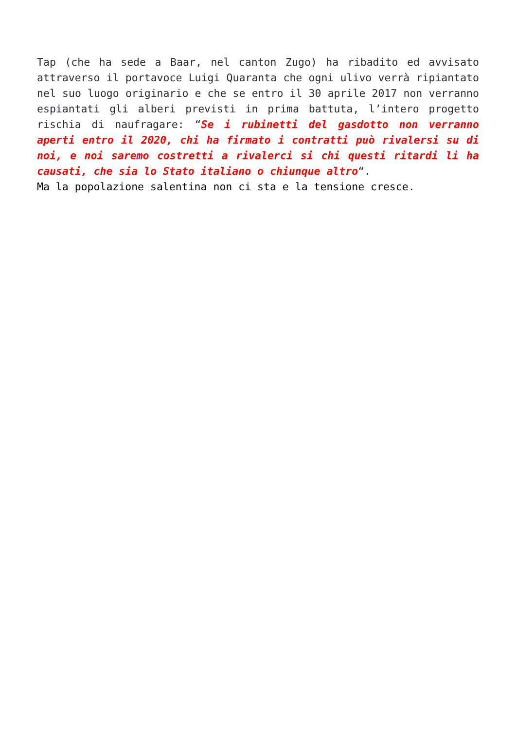Tap (che ha sede a Baar, nel canton Zugo) ha ribadito ed avvisato attraverso il portavoce Luigi Quaranta che ogni ulivo verrà ripiantato nel suo luogo originario e che se entro il 30 aprile 2017 non verranno espiantati gli alberi previsti in prima battuta, l’intero progetto rischia di naufragare: “Se i rubinetti del gasdotto non verranno aperti entro il 2020, chi ha firmato i contratti può rivalersi su di noi, e noi saremo costretti a rivalerci si chi questi ritardi li ha causati, che sia lo Stato italiano o chiunque altro“.
Ma la popolazione salentina non ci sta e la tensione cresce.